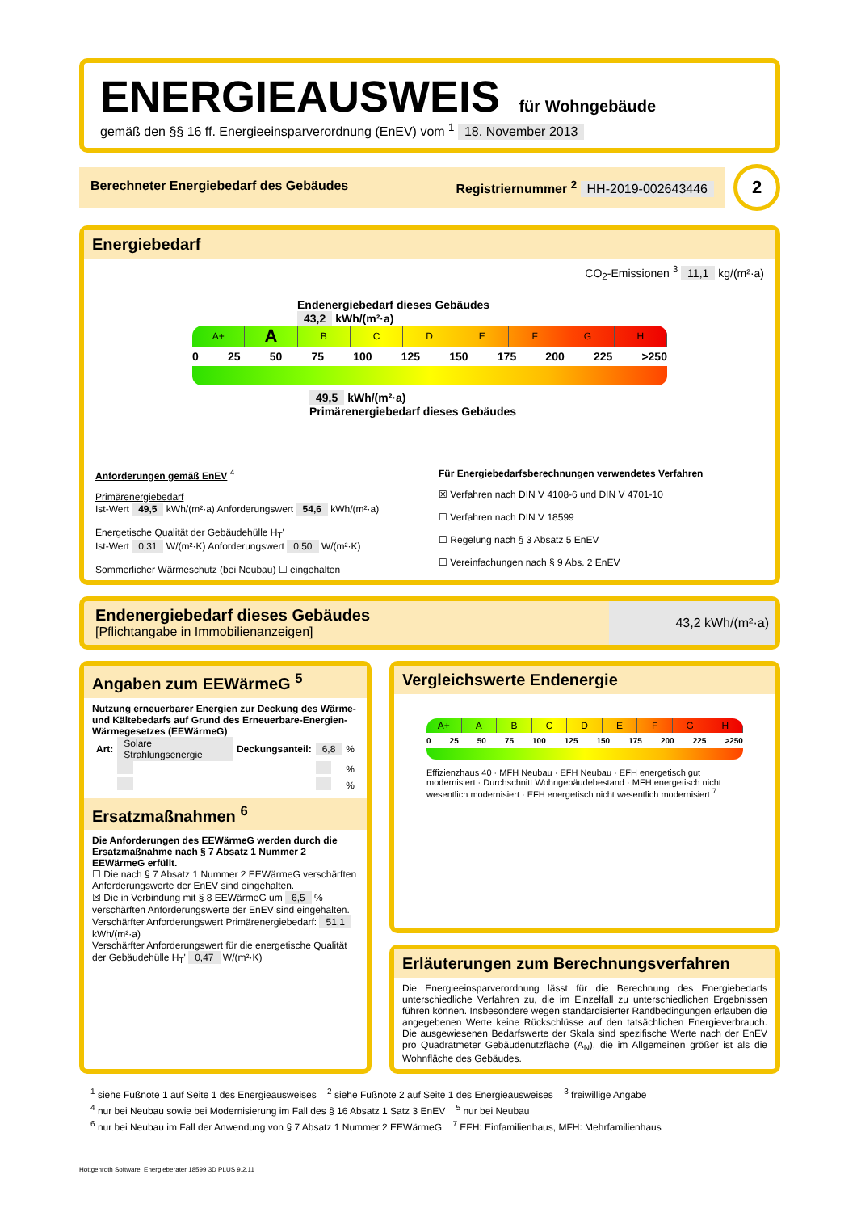ENERGIEAUSWEIS für Wohngebäude
gemäß den §§ 16 ff. Energieeinsparverordnung (EnEV) vom <sup>1</sup> 18. November 2013
Berechneter Energiebedarf des Gebäudes Registriernummer <sup>2</sup> HH-2019-002643446
2
Energiebedarf
CO<sub>2</sub>-Emissionen <sup>3</sup> 11,1 kg/(m²·a)
Endenergiebedarf dieses Gebäudes
43,2 kWh/(m²·a)
A+ ABCDEFGH
0 25 50 75 100 125 150 175 200 225 >250
49,5 kWh/(m²·a)
Primärenergiebedarf dieses Gebäudes
Anforderungen gemäß EnEV <sup>4</sup>
Primärenergiebedarf
Ist-Wert 49,5 kWh/(m²·a) Anforderungswert 54,6 kWh/(m²·a)
Energetische Qualität der Gebäudehülle H<sub>T</sub>'
Ist-Wert 0,31 W/(m²·K) Anforderungswert 0,50 W/(m²·K)
Sommerlicher Wärmeschutz (bei Neubau) ☐ eingehalten
Für Energiebedarfsberechnungen verwendetes Verfahren
☒ Verfahren nach DIN V 4108-6 und DIN V 4701-10
☐ Verfahren nach DIN V 18599
☐ Regelung nach § 3 Absatz 5 EnEV
☐ Vereinfachungen nach § 9 Abs. 2 EnEV
Endenergiebedarf dieses Gebäudes
[Pflichtangabe in Immobilienanzeigen]
43,2 kWh/(m²·a)
Angaben zum EEWärmeG <sup>5</sup>
Nutzung erneuerbarer Energien zur Deckung des Wärme-und Kältebedarfs auf Grund des Erneuerbare-Energien-Wärmegesetzes (EEWärmeG)
| Art: | Solare Strahlungsenergie | Deckungsanteil: | 6,8 | % |
| | | | | % |
| | | | | % |
Ersatzmaßnahmen <sup>6</sup>
Die Anforderungen des EEWärmeG werden durch die Ersatzmaßnahme nach § 7 Absatz 1 Nummer 2 EEWärmeG erfüllt.
☐ Die nach § 7 Absatz 1 Nummer 2 EEWärmeG verschärften Anforderungswerte der EnEV sind eingehalten.
☒ Die in Verbindung mit § 8 EEWärmeG um 6,5 % verschärften Anforderungswerte der EnEV sind eingehalten.
Verschärfter Anforderungswert Primärenergiebedarf: 51,1 kWh/(m²·a)
Verschärfter Anforderungswert für die energetische Qualität der Gebäudehülle H<sub>T</sub>' 0,47 W/(m²·K)
Vergleichswerte Endenergie
A+ ABCDEFGH
0 25 50 75 100 125 150 175 200 225 >250
Effizienzhaus 40 · MFH Neubau · EFH Neubau · EFH energetisch gut modernisiert · Durchschnitt Wohngebäudebestand · MFH energetisch nicht wesentlich modernisiert · EFH energetisch nicht wesentlich modernisiert <sup>7</sup>
Erläuterungen zum Berechnungsverfahren
Die Energieeinsparverordnung lässt für die Berechnung des Energiebedarfs unterschiedliche Verfahren zu, die im Einzelfall zu unterschiedlichen Ergebnissen führen können. Insbesondere wegen standardisierter Randbedingungen erlauben die angegebenen Werte keine Rückschlüsse auf den tatsächlichen Energieverbrauch. Die ausgewiesenen Bedarfswerte der Skala sind spezifische Werte nach der EnEV pro Quadratmeter Gebäudenutzfläche (A<sub>N</sub>), die im Allgemeinen größer ist als die Wohnfläche des Gebäudes.
<sup>1</sup> siehe Fußnote 1 auf Seite 1 des Energieausweises <sup>2</sup> siehe Fußnote 2 auf Seite 1 des Energieausweises <sup>3</sup> freiwillige Angabe
<sup>4</sup> nur bei Neubau sowie bei Modernisierung im Fall des § 16 Absatz 1 Satz 3 EnEV <sup>5</sup> nur bei Neubau
<sup>6</sup> nur bei Neubau im Fall der Anwendung von § 7 Absatz 1 Nummer 2 EEWärmeG <sup>7</sup> EFH: Einfamilienhaus, MFH: Mehrfamilienhaus
Hottgenroth Software, Energieberater 18599 3D PLUS 9.2.11